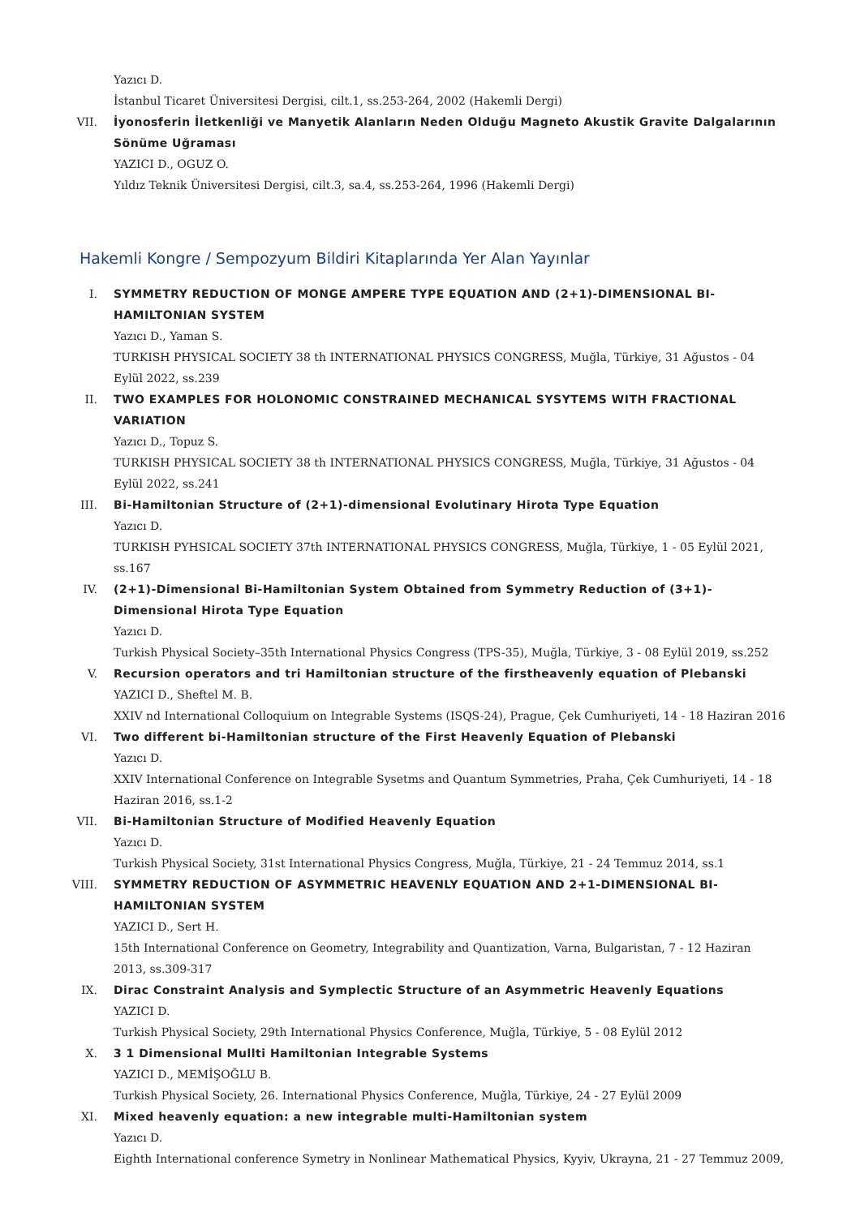Yazıcı D.
İstanbul Ticaret Üniversitesi Dergisi, cilt.1, ss.253-264, 2002 (Hakemli Dergi)
VII. İyonosferin İletkenliği ve Manyetik Alanların Neden Olduğu Magneto Akustik Gravite Dalgalarının Sönüme Uğraması
YAZICI D., OGUZ O.
Yıldız Teknik Üniversitesi Dergisi, cilt.3, sa.4, ss.253-264, 1996 (Hakemli Dergi)
Hakemli Kongre / Sempozyum Bildiri Kitaplarında Yer Alan Yayınlar
I. SYMMETRY REDUCTION OF MONGE AMPERE TYPE EQUATION AND (2+1)-DIMENSIONAL BI-HAMILTONIAN SYSTEM
Yazıcı D., Yaman S.
TURKISH PHYSICAL SOCIETY 38 th INTERNATIONAL PHYSICS CONGRESS, Muğla, Türkiye, 31 Ağustos - 04 Eylül 2022, ss.239
II. TWO EXAMPLES FOR HOLONOMIC CONSTRAINED MECHANICAL SYSYTEMS WITH FRACTIONAL VARIATION
Yazıcı D., Topuz S.
TURKISH PHYSICAL SOCIETY 38 th INTERNATIONAL PHYSICS CONGRESS, Muğla, Türkiye, 31 Ağustos - 04 Eylül 2022, ss.241
III. Bi-Hamiltonian Structure of (2+1)-dimensional Evolutinary Hirota Type Equation
Yazıcı D.
TURKISH PYHSICAL SOCIETY 37th INTERNATIONAL PHYSICS CONGRESS, Muğla, Türkiye, 1 - 05 Eylül 2021, ss.167
IV. (2+1)-Dimensional Bi-Hamiltonian System Obtained from Symmetry Reduction of (3+1)-Dimensional Hirota Type Equation
Yazıcı D.
Turkish Physical Society–35th International Physics Congress (TPS-35), Muğla, Türkiye, 3 - 08 Eylül 2019, ss.252
V. Recursion operators and tri Hamiltonian structure of the firstheavenly equation of Plebanski
YAZICI D., Sheftel M. B.
XXIV nd International Colloquium on Integrable Systems (ISQS-24), Prague, Çek Cumhuriyeti, 14 - 18 Haziran 2016
VI. Two different bi-Hamiltonian structure of the First Heavenly Equation of Plebanski
Yazıcı D.
XXIV International Conference on Integrable Sysetms and Quantum Symmetries, Praha, Çek Cumhuriyeti, 14 - 18 Haziran 2016, ss.1-2
VII. Bi-Hamiltonian Structure of Modified Heavenly Equation
Yazıcı D.
Turkish Physical Society, 31st International Physics Congress, Muğla, Türkiye, 21 - 24 Temmuz 2014, ss.1
VIII. SYMMETRY REDUCTION OF ASYMMETRIC HEAVENLY EQUATION AND 2+1-DIMENSIONAL BI-HAMILTONIAN SYSTEM
YAZICI D., Sert H.
15th International Conference on Geometry, Integrability and Quantization, Varna, Bulgaristan, 7 - 12 Haziran 2013, ss.309-317
IX. Dirac Constraint Analysis and Symplectic Structure of an Asymmetric Heavenly Equations
YAZICI D.
Turkish Physical Society, 29th International Physics Conference, Muğla, Türkiye, 5 - 08 Eylül 2012
X. 3 1 Dimensional Mullti Hamiltonian Integrable Systems
YAZICI D., MEMİŞOĞLU B.
Turkish Physical Society, 26. International Physics Conference, Muğla, Türkiye, 24 - 27 Eylül 2009
XI. Mixed heavenly equation: a new integrable multi-Hamiltonian system
Yazıcı D.
Eighth International conference Symetry in Nonlinear Mathematical Physics, Kyyiv, Ukrayna, 21 - 27 Temmuz 2009,